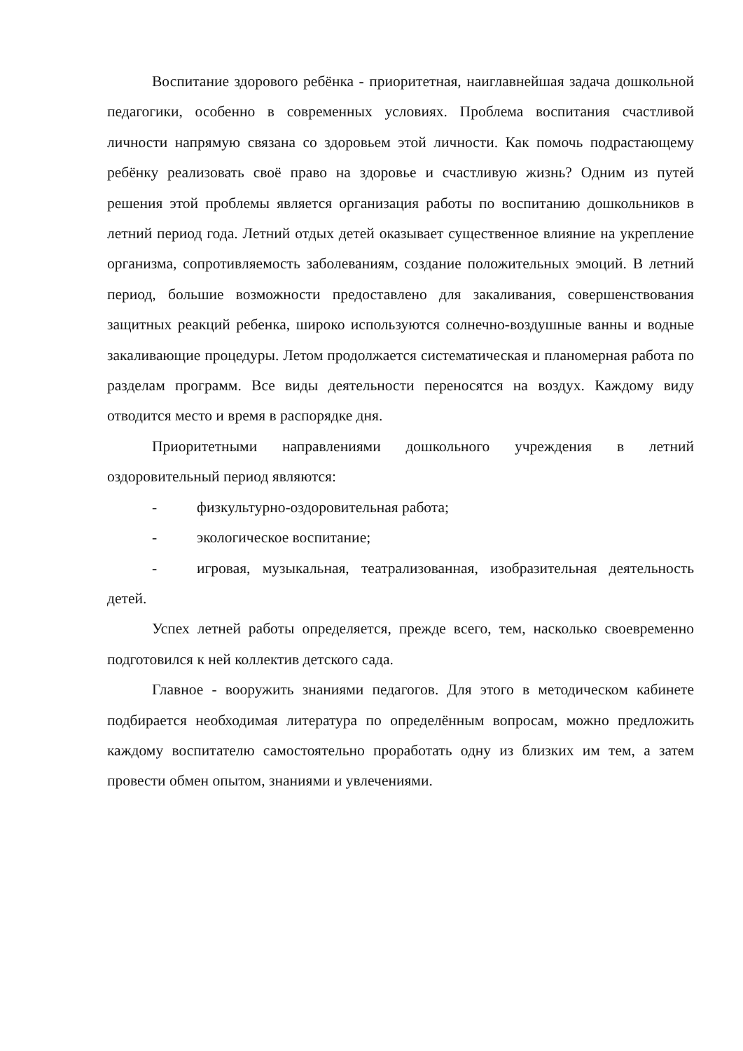Воспитание здорового ребёнка - приоритетная, наиглавнейшая задача дошкольной педагогики, особенно в современных условиях. Проблема воспитания счастливой личности напрямую связана со здоровьем этой личности. Как помочь подрастающему ребёнку реализовать своё право на здоровье и счастливую жизнь? Одним из путей решения этой проблемы является организация работы по воспитанию дошкольников в летний период года. Летний отдых детей оказывает существенное влияние на укрепление организма, сопротивляемость заболеваниям, создание положительных эмоций. В летний период, большие возможности предоставлено для закаливания, совершенствования защитных реакций ребенка, широко используются солнечно-воздушные ванны и водные закаливающие процедуры. Летом продолжается систематическая и планомерная работа по разделам программ. Все виды деятельности переносятся на воздух. Каждому виду отводится место и время в распорядке дня.
Приоритетными направлениями дошкольного учреждения в летний оздоровительный период являются:
- физкультурно-оздоровительная работа;
- экологическое воспитание;
- игровая, музыкальная, театрализованная, изобразительная деятельность детей.
Успех летней работы определяется, прежде всего, тем, насколько своевременно подготовился к ней коллектив детского сада.
Главное - вооружить знаниями педагогов. Для этого в методическом кабинете подбирается необходимая литература по определённым вопросам, можно предложить каждому воспитателю самостоятельно проработать одну из близких им тем, а затем провести обмен опытом, знаниями и увлечениями.